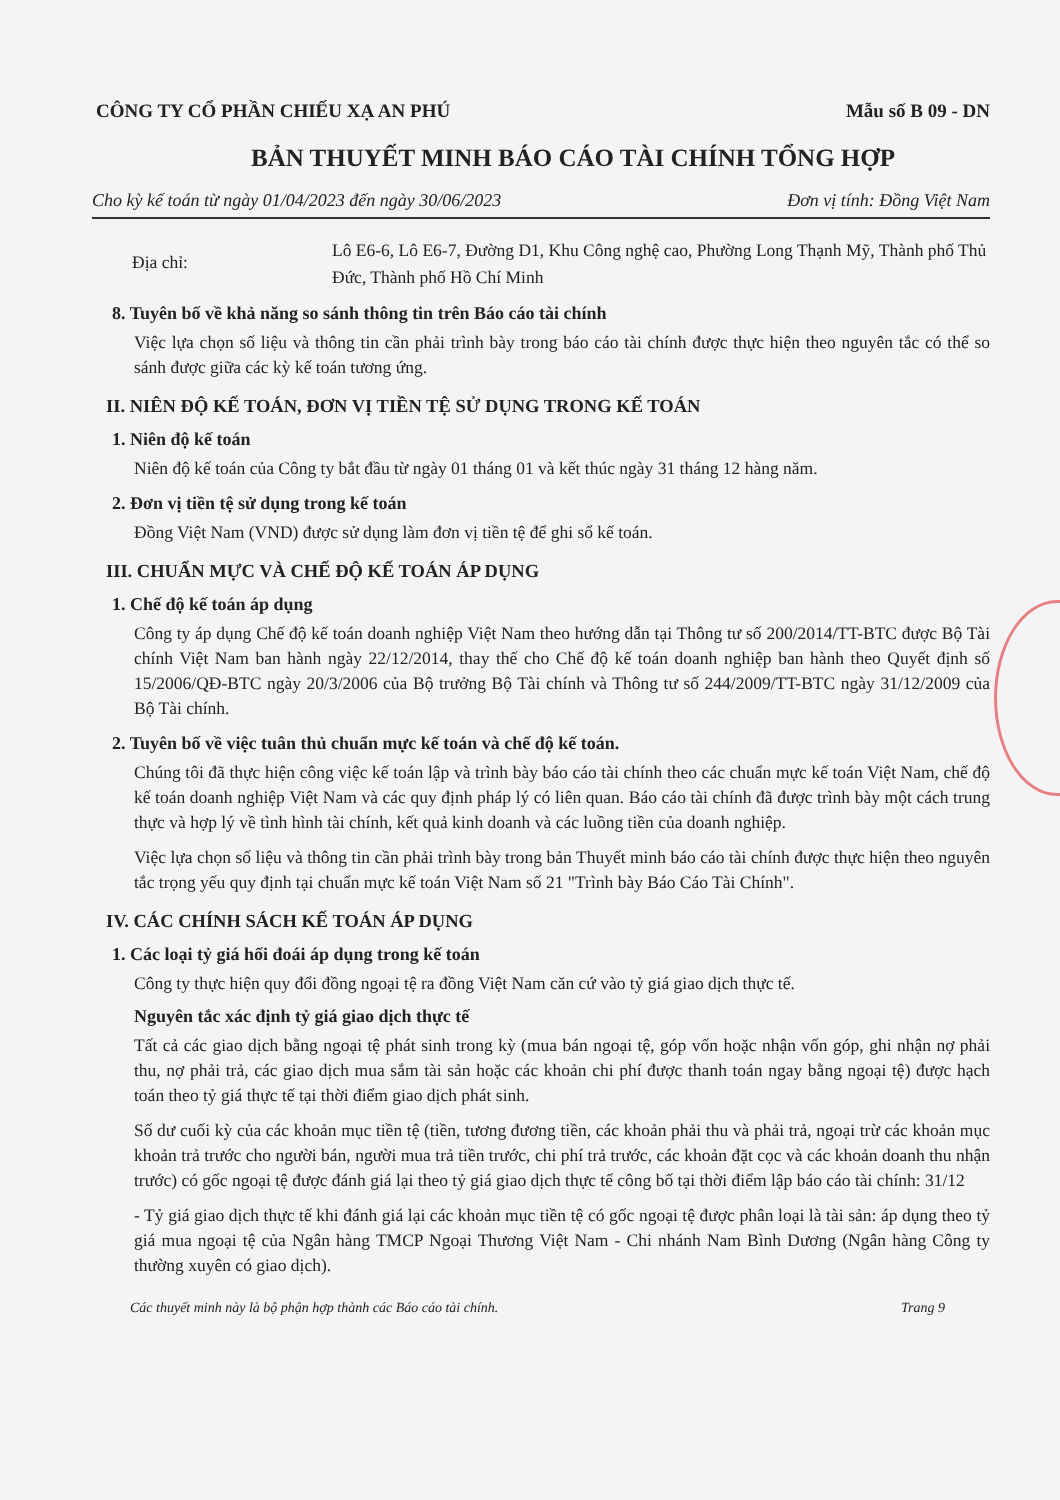CÔNG TY CỔ PHẦN CHIẾU XẠ AN PHÚ Mẫu số B 09 - DN
BẢN THUYẾT MINH BÁO CÁO TÀI CHÍNH TỔNG HỢP
Cho kỳ kế toán từ ngày 01/04/2023 đến ngày 30/06/2023 Đơn vị tính: Đồng Việt Nam
Địa chỉ:
Lô E6-6, Lô E6-7, Đường D1, Khu Công nghệ cao, Phường Long Thạnh Mỹ, Thành phố Thủ Đức, Thành phố Hồ Chí Minh
8. Tuyên bố về khả năng so sánh thông tin trên Báo cáo tài chính
Việc lựa chọn số liệu và thông tin cần phải trình bày trong báo cáo tài chính được thực hiện theo nguyên tắc có thể so sánh được giữa các kỳ kế toán tương ứng.
II. NIÊN ĐỘ KẾ TOÁN, ĐƠN VỊ TIỀN TỆ SỬ DỤNG TRONG KẾ TOÁN
1. Niên độ kế toán
Niên độ kế toán của Công ty bắt đầu từ ngày 01 tháng 01 và kết thúc ngày 31 tháng 12 hàng năm.
2. Đơn vị tiền tệ sử dụng trong kế toán
Đồng Việt Nam (VND) được sử dụng làm đơn vị tiền tệ để ghi sổ kế toán.
III. CHUẨN MỰC VÀ CHẾ ĐỘ KẾ TOÁN ÁP DỤNG
1. Chế độ kế toán áp dụng
Công ty áp dụng Chế độ kế toán doanh nghiệp Việt Nam theo hướng dẫn tại Thông tư số 200/2014/TT-BTC được Bộ Tài chính Việt Nam ban hành ngày 22/12/2014, thay thế cho Chế độ kế toán doanh nghiệp ban hành theo Quyết định số 15/2006/QĐ-BTC ngày 20/3/2006 của Bộ trưởng Bộ Tài chính và Thông tư số 244/2009/TT-BTC ngày 31/12/2009 của Bộ Tài chính.
2. Tuyên bố về việc tuân thủ chuẩn mực kế toán và chế độ kế toán.
Chúng tôi đã thực hiện công việc kế toán lập và trình bày báo cáo tài chính theo các chuẩn mực kế toán Việt Nam, chế độ kế toán doanh nghiệp Việt Nam và các quy định pháp lý có liên quan. Báo cáo tài chính đã được trình bày một cách trung thực và hợp lý về tình hình tài chính, kết quả kinh doanh và các luồng tiền của doanh nghiệp.
Việc lựa chọn số liệu và thông tin cần phải trình bày trong bản Thuyết minh báo cáo tài chính được thực hiện theo nguyên tắc trọng yếu quy định tại chuẩn mực kế toán Việt Nam số 21 "Trình bày Báo Cáo Tài Chính".
IV. CÁC CHÍNH SÁCH KẾ TOÁN ÁP DỤNG
1. Các loại tỷ giá hối đoái áp dụng trong kế toán
Công ty thực hiện quy đổi đồng ngoại tệ ra đồng Việt Nam căn cứ vào tỷ giá giao dịch thực tế.
Nguyên tắc xác định tỷ giá giao dịch thực tế
Tất cả các giao dịch bằng ngoại tệ phát sinh trong kỳ (mua bán ngoại tệ, góp vốn hoặc nhận vốn góp, ghi nhận nợ phải thu, nợ phải trả, các giao dịch mua sắm tài sản hoặc các khoản chi phí được thanh toán ngay bằng ngoại tệ) được hạch toán theo tỷ giá thực tế tại thời điểm giao dịch phát sinh.
Số dư cuối kỳ của các khoản mục tiền tệ (tiền, tương đương tiền, các khoản phải thu và phải trả, ngoại trừ các khoản mục khoản trả trước cho người bán, người mua trả tiền trước, chi phí trả trước, các khoản đặt cọc và các khoản doanh thu nhận trước) có gốc ngoại tệ được đánh giá lại theo tỷ giá giao dịch thực tế công bố tại thời điểm lập báo cáo tài chính: 31/12
- Tỷ giá giao dịch thực tế khi đánh giá lại các khoản mục tiền tệ có gốc ngoại tệ được phân loại là tài sản: áp dụng theo tỷ giá mua ngoại tệ của Ngân hàng TMCP Ngoại Thương Việt Nam - Chi nhánh Nam Bình Dương (Ngân hàng Công ty thường xuyên có giao dịch).
Các thuyết minh này là bộ phận hợp thành các Báo cáo tài chính. Trang 9